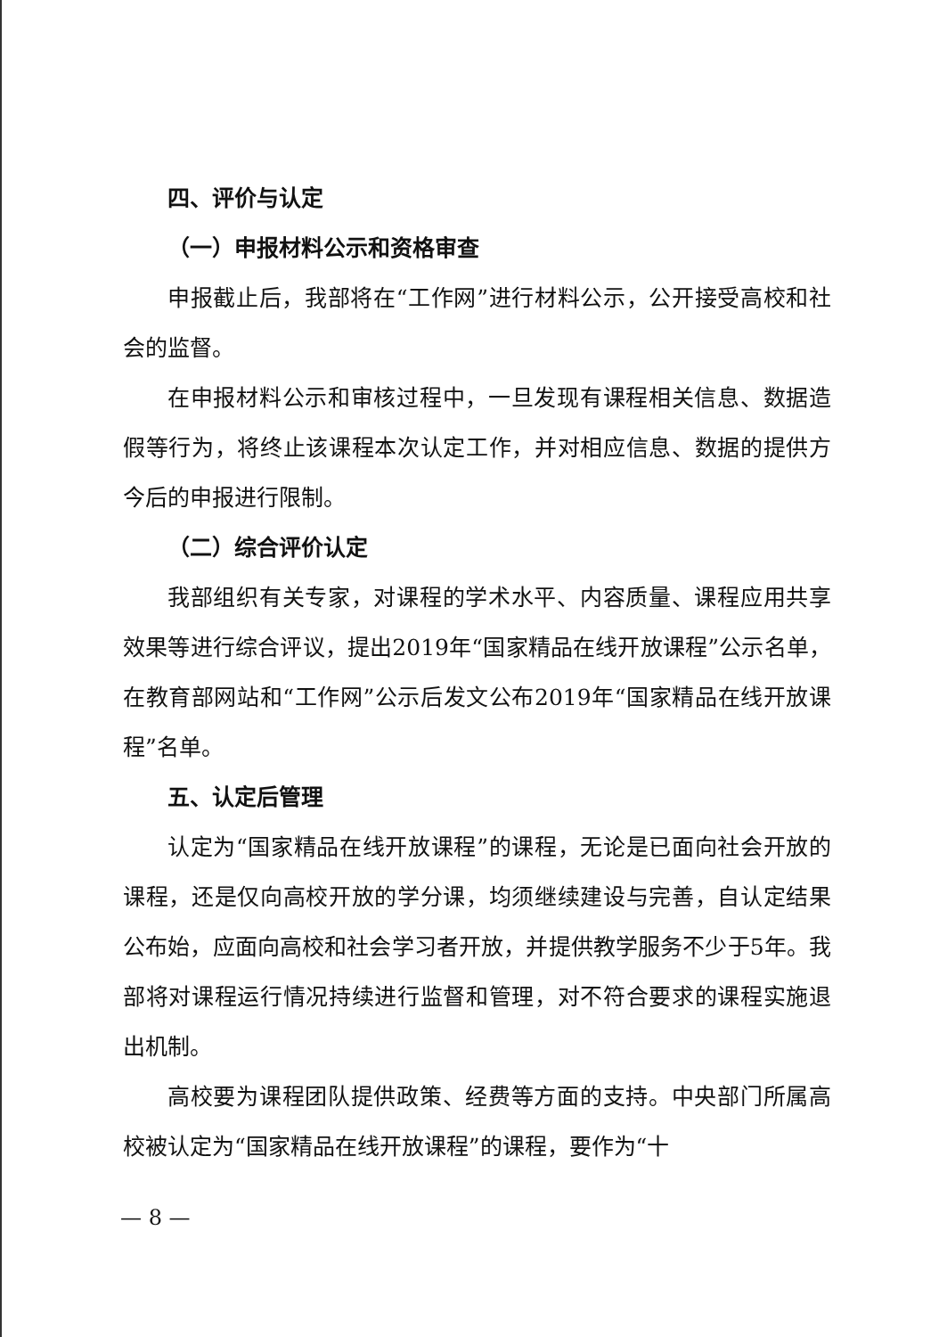四、评价与认定
（一）申报材料公示和资格审查
申报截止后，我部将在“工作网”进行材料公示，公开接受高校和社会的监督。
在申报材料公示和审核过程中，一旦发现有课程相关信息、数据造假等行为，将终止该课程本次认定工作，并对相应信息、数据的提供方今后的申报进行限制。
（二）综合评价认定
我部组织有关专家，对课程的学术水平、内容质量、课程应用共享效果等进行综合评议，提出2019年“国家精品在线开放课程”公示名单，在教育部网站和“工作网”公示后发文公布2019年“国家精品在线开放课程”名单。
五、认定后管理
认定为“国家精品在线开放课程”的课程，无论是已面向社会开放的课程，还是仅向高校开放的学分课，均须继续建设与完善，自认定结果公布始，应面向高校和社会学习者开放，并提供教学服务不少于5年。我部将对课程运行情况持续进行监督和管理，对不符合要求的课程实施退出机制。
高校要为课程团队提供政策、经费等方面的支持。中央部门所属高校被认定为“国家精品在线开放课程”的课程，要作为“十
— 8 —